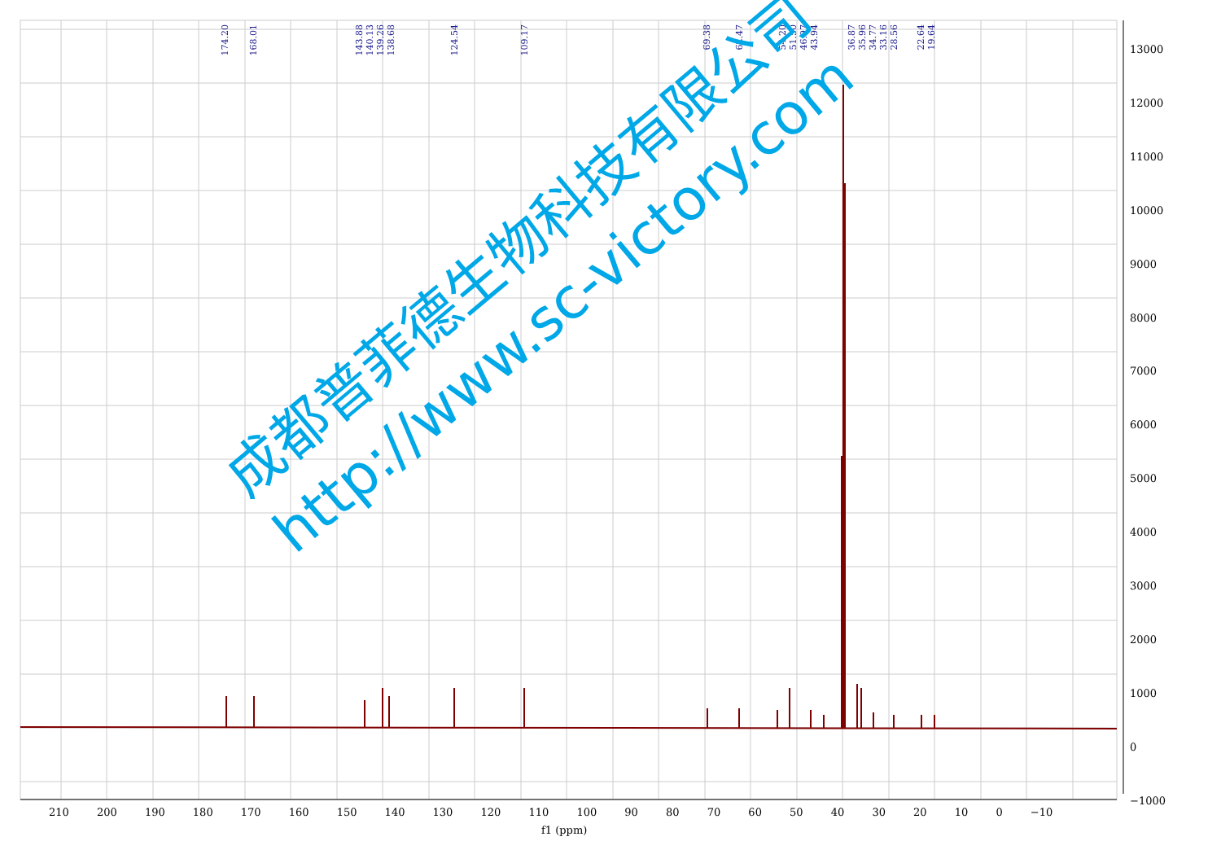174.20 168.01 143.88 140.13 139.26 138.68 124.54 109.17 69.38 62.47 54.20 51.50 46.97 43.94 36.87 35.96 34.77 33.16 28.56 22.64 19.64
13000
12000
11000
10000
9000
8000
7000
6000
5000
4000
3000
2000
1000
0
−1000
210 200 190 180 170 160 150 140 130 120 110 100 90 80 70 60 50 40 30 20 10 0 −10
f1 (ppm)
成都普菲德生物科技有限公司
http://www.sc-victory.com